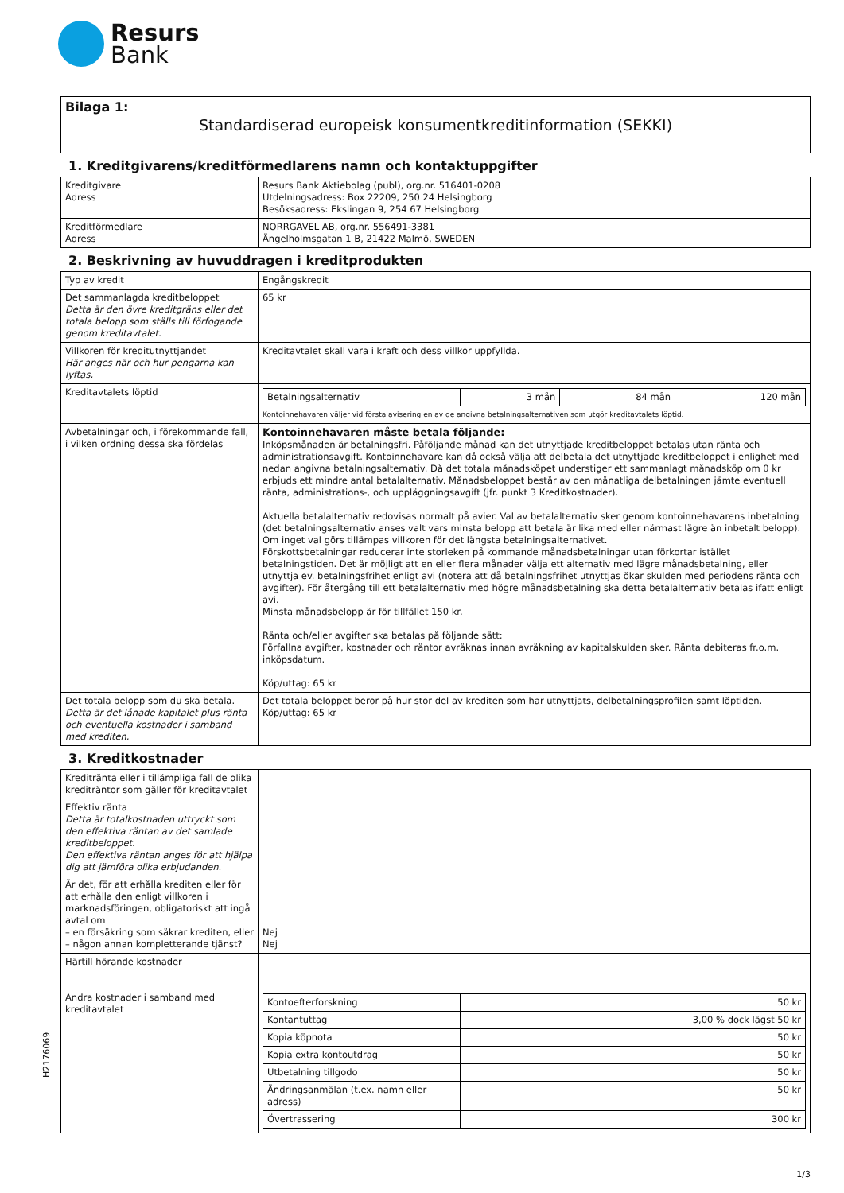Resurs
Bank
Bilaga 1:
Standardiserad europeisk konsumentkreditinformation (SEKKI)
1. Kreditgivarens/kreditförmedlarens namn och kontaktuppgifter
| Kreditgivare Adress | Resurs Bank Aktiebolag (publ), org.nr. 516401-0208 Utdelningsadress: Box 22209, 250 24 Helsingborg Besöksadress: Ekslingan 9, 254 67 Helsingborg |
| Kreditförmedlare Adress | NORRGAVEL AB, org.nr. 556491-3381 Ängelholmsgatan 1 B, 21422 Malmö, SWEDEN |
2. Beskrivning av huvuddragen i kreditprodukten
| Typ av kredit | Engångskredit |
| Det sammanlagda kreditbeloppet Detta är den övre kreditgräns eller det totala belopp som ställs till förfogande genom kreditavtalet. | 65 kr |
| Villkoren för kreditutnyttjandet Här anges när och hur pengarna kan lyftas. | Kreditavtalet skall vara i kraft och dess villkor uppfyllda. |
| Kreditavtalets löptid | / Betalningsalternativ / 3 mån / 84 mån / 120 mån / Kontoinnehavaren väljer vid första avisering en av de angivna betalningsalternativen som utgör kreditavtalets löptid. |
| Avbetalningar och, i förekommande fall, i vilken ordning dessa ska fördelas | Kontoinnehavaren måste betala följande: Inköpsmånaden är betalningsfri. Påföljande månad kan det utnyttjade kreditbeloppet betalas utan ränta och administrationsavgift. Kontoinnehavare kan då också välja att delbetala det utnyttjade kreditbeloppet i enlighet med nedan angivna betalningsalternativ. Då det totala månadsköpet understiger ett sammanlagt månadsköp om 0 kr erbjuds ett mindre antal betalalternativ. Månadsbeloppet består av den månatliga delbetalningen jämte eventuell ränta, administrations-, och uppläggningsavgift (jfr. punkt 3 Kreditkostnader). Aktuella betalalternativ redovisas normalt på avier. Val av betalalternativ sker genom kontoinnehavarens inbetalning (det betalningsalternativ anses valt vars minsta belopp att betala är lika med eller närmast lägre än inbetalt belopp). Om inget val görs tillämpas villkoren för det längsta betalningsalternativet. Förskottsbetalningar reducerar inte storleken på kommande månadsbetalningar utan förkortar istället betalningstiden. Det är möjligt att en eller flera månader välja ett alternativ med lägre månadsbetalning, eller utnyttja ev. betalningsfrihet enligt avi (notera att då betalningsfrihet utnyttjas ökar skulden med periodens ränta och avgifter). För återgång till ett betalalternativ med högre månadsbetalning ska detta betalalternativ betalas ifatt enligt avi. Minsta månadsbelopp är för tillfället 150 kr. Ränta och/eller avgifter ska betalas på följande sätt: Förfallna avgifter, kostnader och räntor avräknas innan avräkning av kapitalskulden sker. Ränta debiteras fr.o.m. inköpsdatum. Köp/uttag: 65 kr |
| Det totala belopp som du ska betala. Detta är det lånade kapitalet plus ränta och eventuella kostnader i samband med krediten. | Det totala beloppet beror på hur stor del av krediten som har utnyttjats, delbetalningsprofilen samt löptiden. Köp/uttag: 65 kr |
3. Kreditkostnader
| Kreditränta eller i tillämpliga fall de olika krediträntor som gäller för kreditavtalet | |
| Effektiv ränta Detta är totalkostnaden uttryckt som den effektiva räntan av det samlade kreditbeloppet. Den effektiva räntan anges för att hjälpa dig att jämföra olika erbjudanden. | |
| Är det, för att erhålla krediten eller för att erhålla den enligt villkoren i marknadsföringen, obligatoriskt att ingå avtal om – en försäkring som säkrar krediten, eller – någon annan kompletterande tjänst? | Nej Nej |
| Härtill hörande kostnader | |
| Andra kostnader i samband med kreditavtalet | / Kontoefterforskning / 50 kr / / Kontantuttag / 3,00 % dock lägst 50 kr / / Kopia köpnota / 50 kr / / Kopia extra kontoutdrag / 50 kr / / Utbetalning tillgodo / 50 kr / / Ändringsanmälan (t.ex. namn eller adress) / 50 kr / / Övertrassering / 300 kr / |
H2176069
1/3